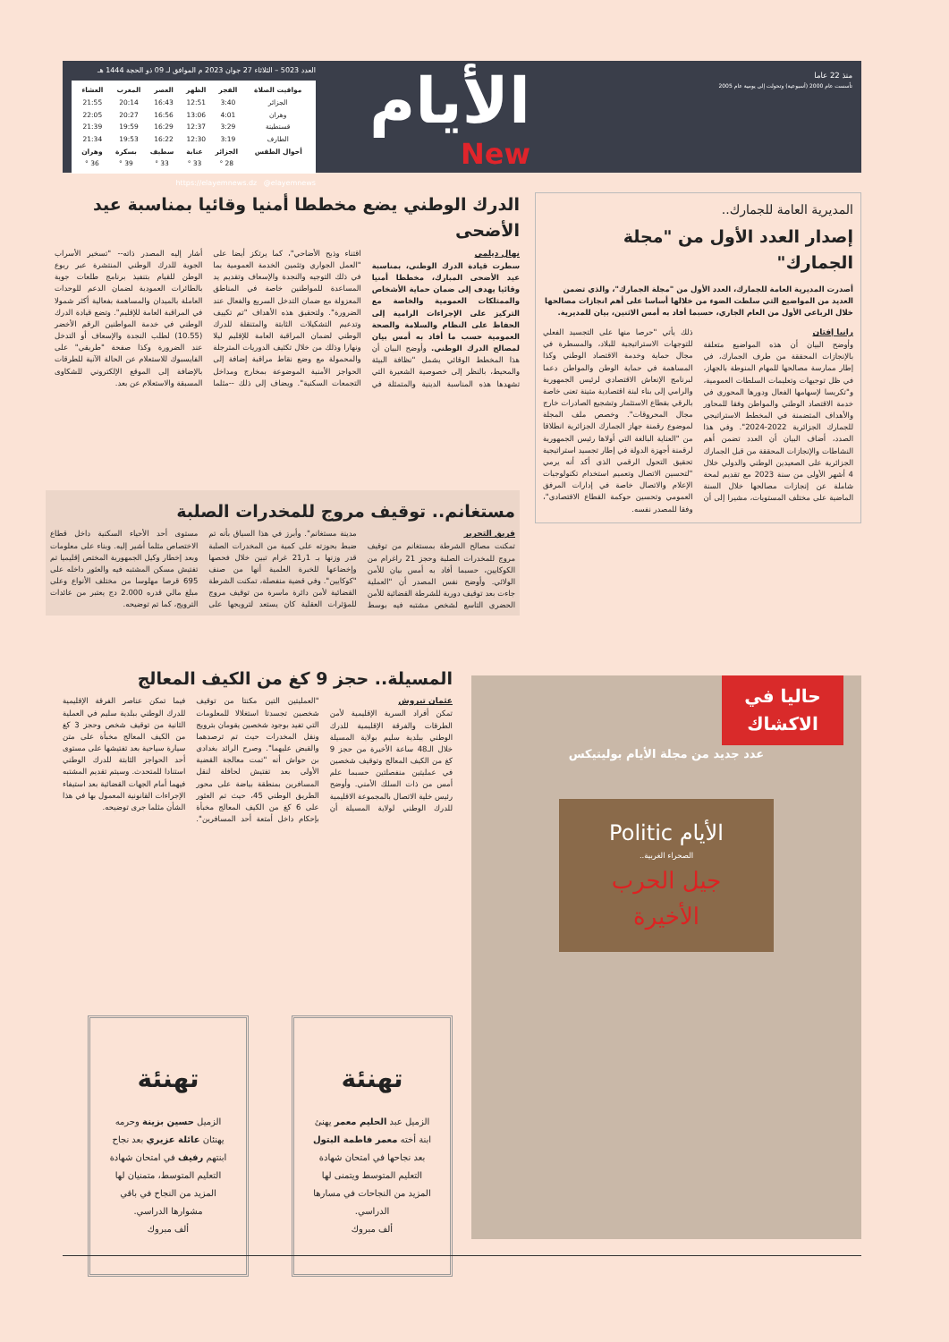منذ 22 عاما
تأسست عام 2000 (أسبوعية) وتحولت إلى يومية عام 2005
الأيام
New
العدد 5023 – الثلاثاء 27 جوان 2023 م الموافق لـ 09 ذو الحجة 1444 هـ
| مواقيت الصلاة | الفجر | الظهر | العصر | المغرب | العشاء |
| --- | --- | --- | --- | --- | --- |
| الجزائر | 3:40 | 12:51 | 16:43 | 20:14 | 21:55 |
| وهران | 4:01 | 13:06 | 16:56 | 20:27 | 22:05 |
| قسنطينة | 3:29 | 12:37 | 16:29 | 19:59 | 21:39 |
| الطارف | 3:19 | 12:30 | 16:22 | 19:53 | 21:34 |
| أحوال الطقس | الجزائر | عنابة | سطيف | بسكرة | وهران |
| --- | --- | --- | --- | --- | --- |
| | 28 ° | 33 ° | 33 ° | 39 ° | 36 ° |
https://elayemnews.dz @elayemnews
المديرية العامة للجمارك..
إصدار العدد الأول من "مجلة الجمارك"
أصدرت المديرية العامة للجمارك، العدد الأول من "مجلة الجمارك"، والذي تضمن العديد من المواضيع التي سلطت الضوء من خلالها أساسا على أهم انجازات مصالحها خلال الرباعي الأول من العام الجاري، حسبما أفاد به أمس الاثنين، بيان للمديرية.
رانيا إفتان
وأوضح البيان أن هذه المواضيع متعلقة بالإنجازات المحققة من طرف الجمارك، في إطار ممارسة مصالحها للمهام المنوطة بالجهاز، في ظل توجيهات وتعليمات السلطات العمومية، و"تكريسا لإسهامها الفعال ودورها المحوري في خدمة الاقتصاد الوطني والمواطن وفقا للمحاور والأهداف المتضمنة في المخطط الاستراتيجي للجمارك الجزائرية 2022-2024". وفي هذا الصدد، أضاف البيان أن العدد تضمن أهم النشاطات والإنجازات المحققة من قبل الجمارك الجزائرية على الصعيدين الوطني والدولي خلال 4 أشهر الأولى من سنة 2023 مع تقديم لمحة شاملة عن إنجازات مصالحها خلال السنة الماضية على مختلف المستويات، مشيرا إلى أن ذلك يأتي "حرصا منها على التجسيد الفعلي للتوجهات الاستراتيجية للبلاد، والمسطرة في مجال حماية وخدمة الاقتصاد الوطني وكذا المساهمة في حماية الوطن والمواطن دعما لبرنامج الإنعاش الاقتصادي لرئيس الجمهورية والرامي إلى بناء لبنة اقتصادية متينة تعنى خاصة بالرقي بقطاع الاستثمار وتشجيع الصادرات خارج مجال المحروقات". وخصص ملف المجلة لموضوع رقمنة جهاز الجمارك الجزائرية انطلاقا من "العناية البالغة التي أولاها رئيس الجمهورية لرقمنة أجهزة الدولة في إطار تجسيد استراتيجية تحقيق التحول الرقمي الذي أكد أنه يرمي "لتحسين الاتصال وتعميم استخدام تكنولوجيات الإعلام والاتصال خاصة في إدارات المرفق العمومي وتحسين حوكمة القطاع الاقتصادي"، وفقا للمصدر نفسه.
الدرك الوطني يضع مخططا أمنيا وقائيا بمناسبة عيد الأضحى
نهال ديلمي
سطرت قيادة الدرك الوطني، بمناسبة عيد الأضحى المبارك، مخططا أمنيا وقائيا يهدف إلى ضمان حماية الأشخاص والممتلكات العمومية والخاصة مع التركيز على الإجراءات الرامية إلى الحفاظ على النظام والسلامة والصحة العمومية حسب ما أفاد به أمس بيان لمصالح الدرك الوطني. وأوضح البيان أن هذا المخطط الوقائي يشمل "نظافة البيئة والمحيط، بالنظر إلى خصوصية الشعيرة التي تشهدها هذه المناسبة الدينية والمتمثلة في اقتناء وذبح الأضاحي"، كما يرتكز أيضا على "العمل الجواري وتثمين الخدمة العمومية بما في ذلك التوجيه والنجدة والإسعاف وتقديم يد المساعدة للمواطنين خاصة في المناطق المعزولة مع ضمان التدخل السريع والفعال عند الضرورة". ولتحقيق هذه الأهداف "تم تكييف وتدعيم التشكيلات الثابتة والمتنقلة للدرك الوطني لضمان المراقبة العامة للإقليم ليلا ونهارا وذلك من خلال تكثيف الدوريات المترجلة والمحمولة مع وضع نقاط مراقبة إضافة إلى الحواجز الأمنية الموضوعة بمخارج ومداخل التجمعات السكنية". ويضاف إلى ذلك --مثلما أشار إليه المصدر ذاته-- "تسخير الأسراب الجوية للدرك الوطني المنتشرة عبر ربوع الوطن للقيام بتنفيذ برنامج طلعات جوية بالطائرات العمودية لضمان الدعم للوحدات العاملة بالميدان والمساهمة بفعالية أكثر شمولا في المراقبة العامة للإقليم". وتضع قيادة الدرك الوطني في خدمة المواطنين الرقم الأخضر (10.55) لطلب النجدة والإسعاف أو التدخل عند الضرورة وكذا صفحة "طريقي" على الفايسبوك للاستعلام عن الحالة الآنية للطرقات بالإضافة إلى الموقع الإلكتروني للشكاوى المسبقة والاستعلام عن بعد.
مستغانم.. توقيف مروج للمخدرات الصلبة
فريق التحرير
تمكنت مصالح الشرطة بمستغانم من توقيف مروج للمخدرات الصلبة وحجز 21 راغرام من الكوكايين، حسبما أفاد به أمس بيان للأمن الولائي. وأوضح نفس المصدر أن "العملية جاءت بعد توقيف دورية للشرطة القضائية للأمن الحضري التاسع لشخص مشتبه فيه بوسط مدينة مستغانم". وأبرز في هذا السياق بأنه تم ضبط بحوزته على كمية من المخدرات الصلبة قدر وزنها بـ 1ر21 غرام تبين خلال فحصها وإخضاعها للخبرة العلمية أنها من صنف "كوكايين". وفي قضية منفصلة، تمكنت الشرطة القضائية لأمن دائرة ماسرة من توقيف مروج للمؤثرات العقلية كان يستعد لترويجها على مستوى أحد الأحياء السكنية داخل قطاع الاختصاص مثلما أشير إليه. وبناء على معلومات وبعد إخطار وكيل الجمهورية المختص إقليميا تم تفتيش مسكن المشتبه فيه والعثور داخله على 695 قرصا مهلوسا من مختلف الأنواع وعلى مبلغ مالي قدره 2.000 دج يعتبر من عائدات الترويج، كما تم توضيحه.
المسيلة.. حجز 9 كغ من الكيف المعالج
عثمان تيروش
تمكن أفراد السرية الإقليمية لأمن الطرقات والفرقة الإقليمية للدرك الوطني ببلدية سليم بولاية المسيلة خلال الـ48 ساعة الأخيرة من حجز 9 كغ من الكيف المعالج وتوقيف شخصين في عمليتين منفصلتين حسبما علم أمس من ذات السلك الأمني. وأوضح رئيس خلية الاتصال بالمجموعة الاقليمية للدرك الوطني لولاية المسيلة أن "العمليتين التين مكنتا من توقيف شخصين تجسدتا استغلالا للمعلومات التي تفيد بوجود شخصين يقومان بترويج ونقل المخدرات حيث تم ترصدهما والقبض عليهما". وصرح الرائد بغدادي بن حواش أنه "تمت معالجة القضية الأولى بعد تفتيش لحافلة لنقل المسافرين بمنطقة بياضة على محور الطريق الوطني 45، حيث تم العثور على 6 كغ من الكيف المعالج مخبأة بإحكام داخل أمتعة أحد المسافرين". فيما تمكن عناصر الفرقة الإقليمية للدرك الوطني ببلدية سليم في العملية الثانية من توقيف شخص وحجز 3 كغ من الكيف المعالج مخبأة على متن سيارة سياحية بعد تفتيشها على مستوى أحد الحواجز الثابتة للدرك الوطني استنادا للمتحدث. وسيتم تقديم المشتبه فيهما أمام الجهات القضائية بعد استيفاء الإجراءات القانونية المعمول بها في هذا الشأن مثلما جرى توضيحه.
حاليا في الاكشاك
عدد جديد من مجلة الأيام بوليتيكس
الأيام Politic
الصحراء الغربية..
جيل الحرب الأخيرة
تهنئة
الزميل عبد الحليم معمر يهنئ ابنة أخته معمر فاطمة البتول بعد نجاحها في امتحان شهادة التعليم المتوسط ويتمنى لها المزيد من النجاحات في مسارها الدراسي.
ألف مبروك
تهنئة
الزميل حسين بزينة وحرمه يهنئان عائلة عزيري بعد نجاح ابنتهم رفيف في امتحان شهادة التعليم المتوسط، متمنيان لها المزيد من النجاح في باقي مشوارها الدراسي.
ألف مبروك